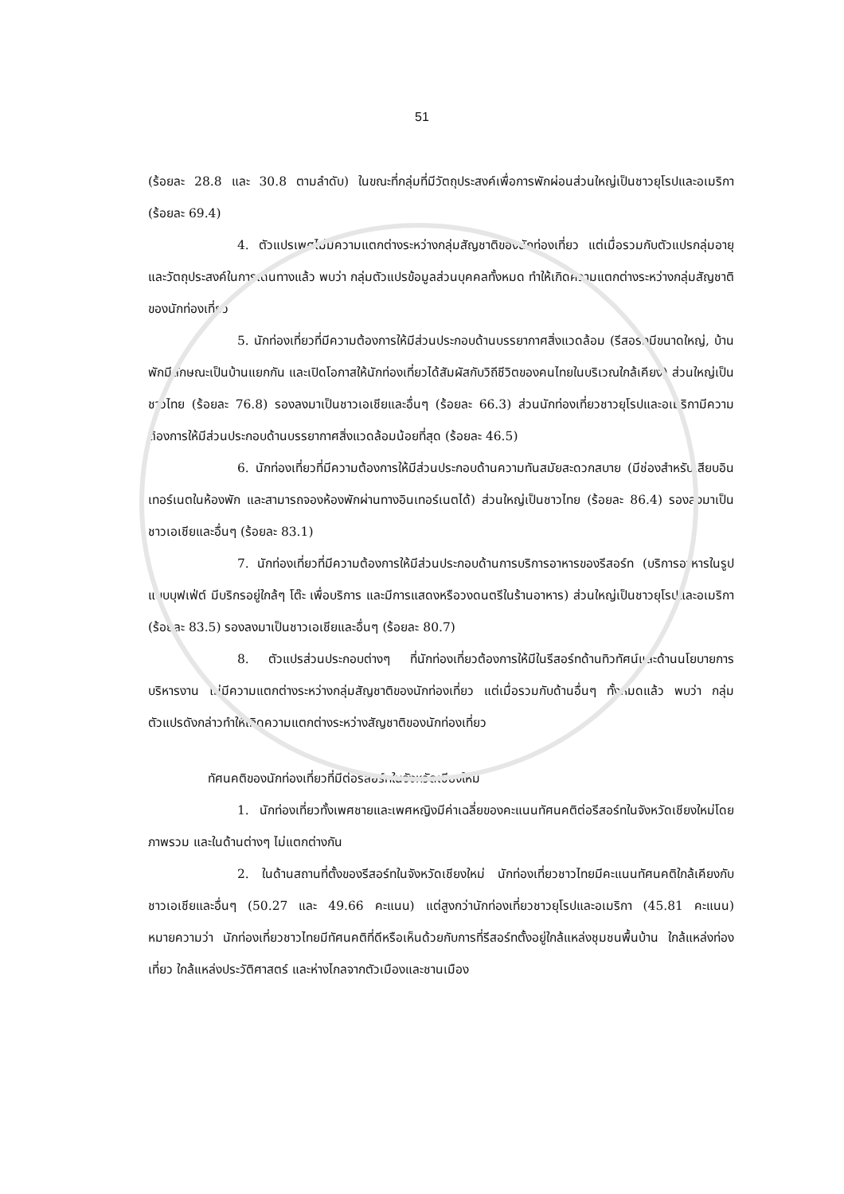51
(ร้อยละ 28.8 และ 30.8 ตามลำดับ) ในขณะที่กลุ่มที่มีวัตถุประสงค์เพื่อการพักผ่อนส่วนใหญ่เป็นชาวยุโรปและอเมริกา (ร้อยละ 69.4)
4. ตัวแปรเพศไม่มีความแตกต่างระหว่างกลุ่มสัญชาติของนักท่องเที่ยว แต่เมื่อรวมกับตัวแปรกลุ่มอายุ และวัตถุประสงค์ในการเดินทางแล้ว พบว่า กลุ่มตัวแปรข้อมูลส่วนบุคคลทั้งหมด ทำให้เกิดความแตกต่างระหว่างกลุ่มสัญชาติของนักท่องเที่ยว
5. นักท่องเที่ยวที่มีความต้องการให้มีส่วนประกอบด้านบรรยากาศสิ่งแวดล้อม (รีสอร์ทมีขนาดใหญ่, บ้านพักมีลักษณะเป็นบ้านแยกกัน และเปิดโอกาสให้นักท่องเที่ยวได้สัมผัสกับวิถีชีวิตของคนไทยในบริเวณใกล้เคียง) ส่วนใหญ่เป็นชาวไทย (ร้อยละ 76.8) รองลงมาเป็นชาวเอเชียและอื่นๆ (ร้อยละ 66.3) ส่วนนักท่องเที่ยวชาวยุโรปและอเมริกามีความต้องการให้มีส่วนประกอบด้านบรรยากาศสิ่งแวดล้อมน้อยที่สุด (ร้อยละ 46.5)
6. นักท่องเที่ยวที่มีความต้องการให้มีส่วนประกอบด้านความทันสมัยสะดวกสบาย (มีช่องสำหรับเสียบอินเทอร์เนตในห้องพัก และสามารถจองห้องพักผ่านทางอินเทอร์เนตได้) ส่วนใหญ่เป็นชาวไทย (ร้อยละ 86.4) รองลงมาเป็นชาวเอเชียและอื่นๆ (ร้อยละ 83.1)
7. นักท่องเที่ยวที่มีความต้องการให้มีส่วนประกอบด้านการบริการอาหารของรีสอร์ท (บริการอาหารในรูปแบบบุฟเฟ่ต์ มีบริกรอยู่ใกล้ๆ โต๊ะ เพื่อบริการ และมีการแสดงหรือวงดนตรีในร้านอาหาร) ส่วนใหญ่เป็นชาวยุโรปและอเมริกา (ร้อยละ 83.5) รองลงมาเป็นชาวเอเชียและอื่นๆ (ร้อยละ 80.7)
8. ตัวแปรส่วนประกอบต่างๆ ที่นักท่องเที่ยวต้องการให้มีในรีสอร์ทด้านทิวทัศน์และด้านนโยบายการบริหารงาน ไม่มีความแตกต่างระหว่างกลุ่มสัญชาติของนักท่องเที่ยว แต่เมื่อรวมกับด้านอื่นๆ ทั้งหมดแล้ว พบว่า กลุ่มตัวแปรดังกล่าวทำให้เกิดความแตกต่างระหว่างสัญชาติของนักท่องเที่ยว
ทัศนคติของนักท่องเที่ยวที่มีต่อรีสอร์ทในจังหวัดเชียงใหม่
1. นักท่องเที่ยวทั้งเพศชายและเพศหญิงมีค่าเฉลี่ยของคะแนนทัศนคติต่อรีสอร์ทในจังหวัดเชียงใหม่โดยภาพรวม และในด้านต่างๆ ไม่แตกต่างกัน
2. ในด้านสถานที่ตั้งของรีสอร์ทในจังหวัดเชียงใหม่ นักท่องเที่ยวชาวไทยมีคะแนนทัศนคติใกล้เคียงกับชาวเอเชียและอื่นๆ (50.27 และ 49.66 คะแนน) แต่สูงกว่านักท่องเที่ยวชาวยุโรปและอเมริกา (45.81 คะแนน) หมายความว่า นักท่องเที่ยวชาวไทยมีทัศนคติที่ดีหรือเห็นด้วยกับการที่รีสอร์ทตั้งอยู่ใกล้แหล่งชุมชนพื้นบ้าน ใกล้แหล่งท่องเที่ยว ใกล้แหล่งประวัติศาสตร์ และห่างไกลจากตัวเมืองและชานเมือง